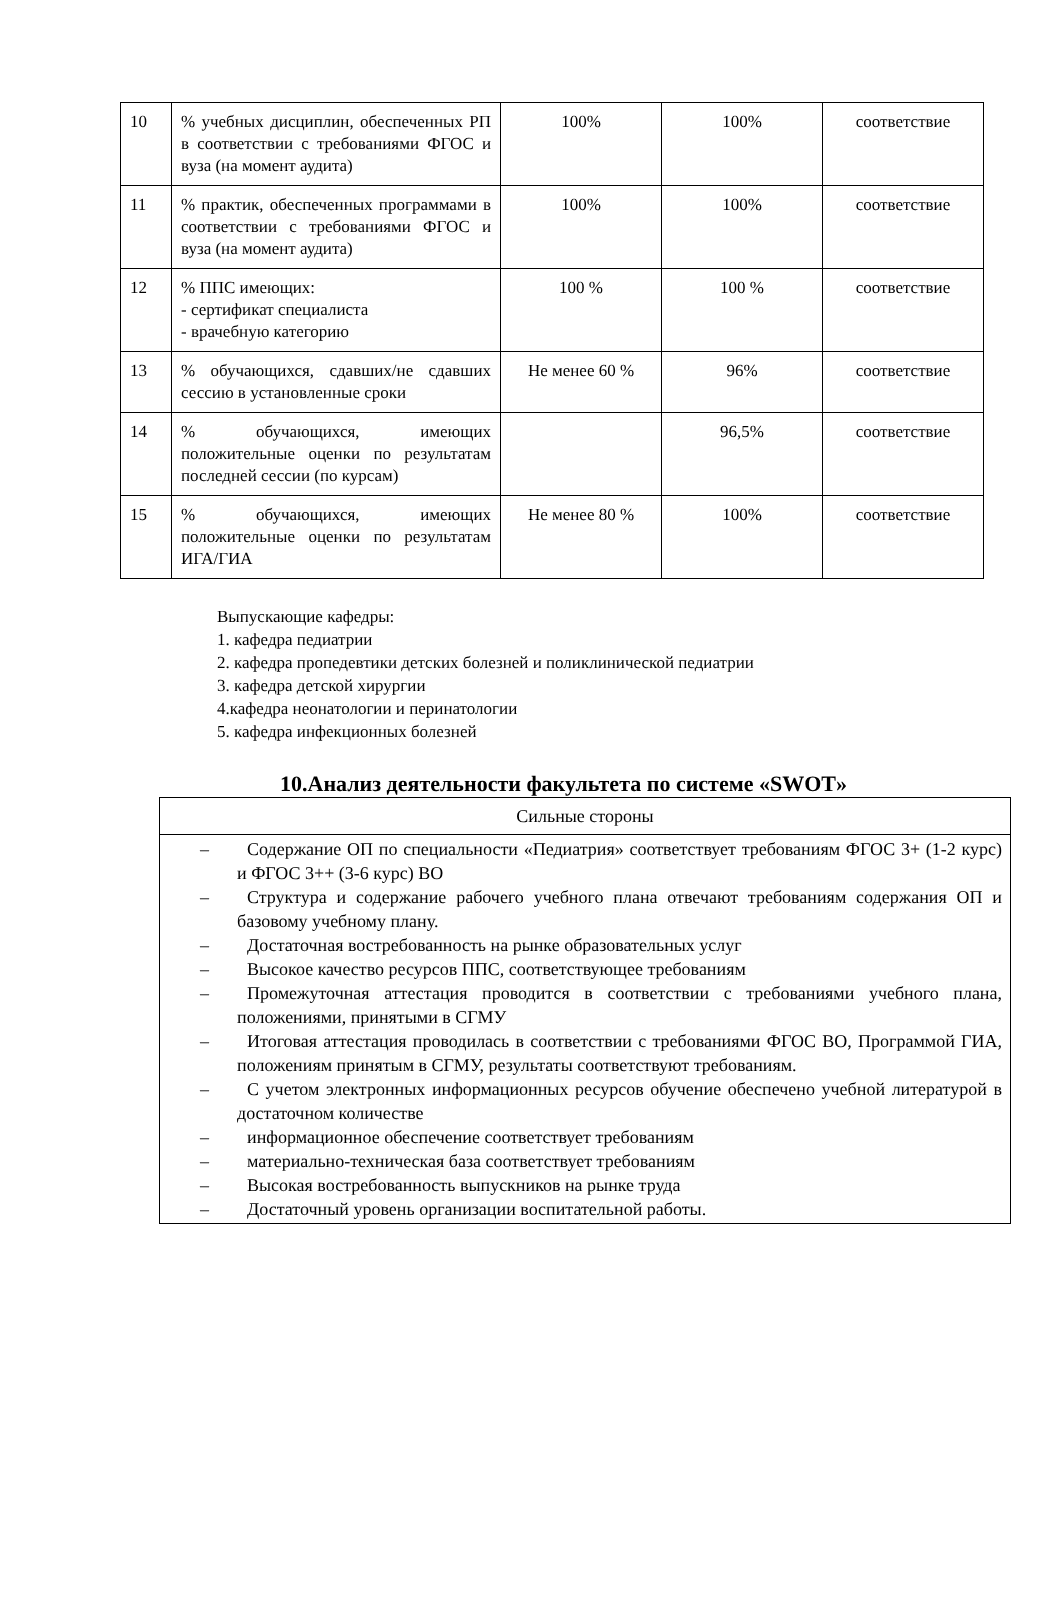| 10 | % учебных дисциплин, обеспеченных РП в соответствии с требованиями ФГОС и вуза (на момент аудита) | 100% | 100% | соответствие |
| 11 | % практик, обеспеченных программами в соответствии с требованиями ФГОС и вуза (на момент аудита) | 100% | 100% | соответствие |
| 12 | % ППС имеющих: - сертификат специалиста - врачебную категорию | 100 % | 100 % | соответствие |
| 13 | % обучающихся, сдавших/не сдавших сессию в установленные сроки | Не менее 60 % | 96% | соответствие |
| 14 | % обучающихся, имеющих положительные оценки по результатам последней сессии (по курсам) | | 96,5% | соответствие |
| 15 | % обучающихся, имеющих положительные оценки по результатам ИГА/ГИА | Не менее 80 % | 100% | соответствие |
Выпускающие кафедры:
1. кафедра педиатрии
2. кафедра пропедевтики детских болезней и поликлинической педиатрии
3. кафедра детской хирургии
4.кафедра неонатологии и перинатологии
5. кафедра инфекционных болезней
10.Анализ деятельности факультета по системе «SWOT»
| Сильные стороны |
| – Содержание ОП по специальности «Педиатрия» соответствует требованиям ФГОС 3+ (1-2 курс) и ФГОС 3++ (3-6 курс) ВО – Структура и содержание рабочего учебного плана отвечают требованиям содержания ОП и базовому учебному плану. – Достаточная востребованность на рынке образовательных услуг – Высокое качество ресурсов ППС, соответствующее требованиям – Промежуточная аттестация проводится в соответствии с требованиями учебного плана, положениями, принятыми в СГМУ – Итоговая аттестация проводилась в соответствии с требованиями ФГОС ВО, Программой ГИА, положениям принятым в СГМУ, результаты соответствуют требованиям. – С учетом электронных информационных ресурсов обучение обеспечено учебной литературой в достаточном количестве – информационное обеспечение соответствует требованиям – материально-техническая база соответствует требованиям – Высокая востребованность выпускников на рынке труда – Достаточный уровень организации воспитательной работы. |